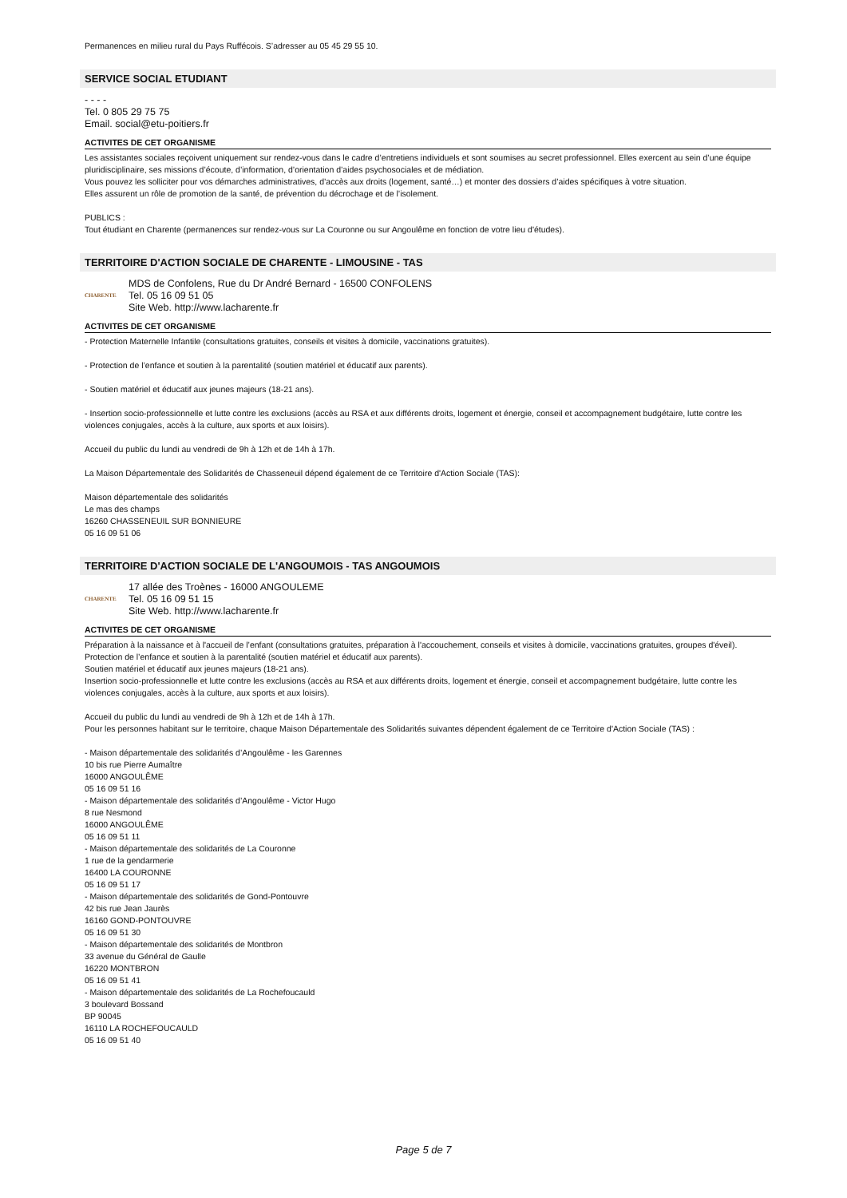Permanences en milieu rural du Pays Ruffécois. S’adresser au 05 45 29 55 10.
SERVICE SOCIAL ETUDIANT
- - - -
Tel. 0 805 29 75 75
Email. social@etu-poitiers.fr
ACTIVITES DE CET ORGANISME
Les assistantes sociales reçoivent uniquement sur rendez-vous dans le cadre d’entretiens individuels et sont soumises au secret professionnel. Elles exercent au sein d’une équipe pluridisciplinaire, ses missions d’écoute, d’information, d’orientation d’aides psychosociales et de médiation.
Vous pouvez les solliciter pour vos démarches administratives, d’accès aux droits (logement, santé…) et monter des dossiers d’aides spécifiques à votre situation.
Elles assurent un rôle de promotion de la santé, de prévention du décrochage et de l’isolement.
PUBLICS :
Tout étudiant en Charente (permanences sur rendez-vous sur La Couronne ou sur Angoulême en fonction de votre lieu d'études).
TERRITOIRE D'ACTION SOCIALE DE CHARENTE - LIMOUSINE - TAS
CHARENTE
MDS de Confolens, Rue du Dr André Bernard - 16500 CONFOLENS
Tel. 05 16 09 51 05
Site Web. http://www.lacharente.fr
ACTIVITES DE CET ORGANISME
- Protection Maternelle Infantile (consultations gratuites, conseils et visites à domicile, vaccinations gratuites).
- Protection de l’enfance et soutien à la parentalité (soutien matériel et éducatif aux parents).
- Soutien matériel et éducatif aux jeunes majeurs (18-21 ans).
- Insertion socio-professionnelle et lutte contre les exclusions (accès au RSA et aux différents droits, logement et énergie, conseil et accompagnement budgétaire, lutte contre les violences conjugales, accès à la culture, aux sports et aux loisirs).
Accueil du public du lundi au vendredi de 9h à 12h et de 14h à 17h.
La Maison Départementale des Solidarités de Chasseneuil dépend également de ce Territoire d'Action Sociale (TAS):
Maison départementale des solidarités
Le mas des champs
16260 CHASSENEUIL SUR BONNIEURE
05 16 09 51 06
TERRITOIRE D'ACTION SOCIALE DE L'ANGOUMOIS - TAS ANGOUMOIS
CHARENTE
17 allée des Troènes - 16000 ANGOULEME
Tel. 05 16 09 51 15
Site Web. http://www.lacharente.fr
ACTIVITES DE CET ORGANISME
Préparation à la naissance et à l'accueil de l’enfant (consultations gratuites, préparation à l'accouchement, conseils et visites à domicile, vaccinations gratuites, groupes d'éveil).
Protection de l’enfance et soutien à la parentalité (soutien matériel et éducatif aux parents).
Soutien matériel et éducatif aux jeunes majeurs (18-21 ans).
Insertion socio-professionnelle et lutte contre les exclusions (accès au RSA et aux différents droits, logement et énergie, conseil et accompagnement budgétaire, lutte contre les violences conjugales, accès à la culture, aux sports et aux loisirs).
Accueil du public du lundi au vendredi de 9h à 12h et de 14h à 17h.
Pour les personnes habitant sur le territoire, chaque Maison Départementale des Solidarités suivantes dépendent également de ce Territoire d'Action Sociale (TAS) :
- Maison départementale des solidarités d’Angoulême - les Garennes
10 bis rue Pierre Aumaître
16000 ANGOULÊME
05 16 09 51 16
- Maison départementale des solidarités d’Angoulême - Victor Hugo
8 rue Nesmond
16000 ANGOULÊME
05 16 09 51 11
- Maison départementale des solidarités de La Couronne
1 rue de la gendarmerie
16400 LA COURONNE
05 16 09 51 17
- Maison départementale des solidarités de Gond-Pontouvre
42 bis rue Jean Jaurès
16160 GOND-PONTOUVRE
05 16 09 51 30
- Maison départementale des solidarités de Montbron
33 avenue du Général de Gaulle
16220 MONTBRON
05 16 09 51 41
- Maison départementale des solidarités de La Rochefoucauld
3 boulevard Bossand
BP 90045
16110 LA ROCHEFOUCAULD
05 16 09 51 40
Page 5 de 7